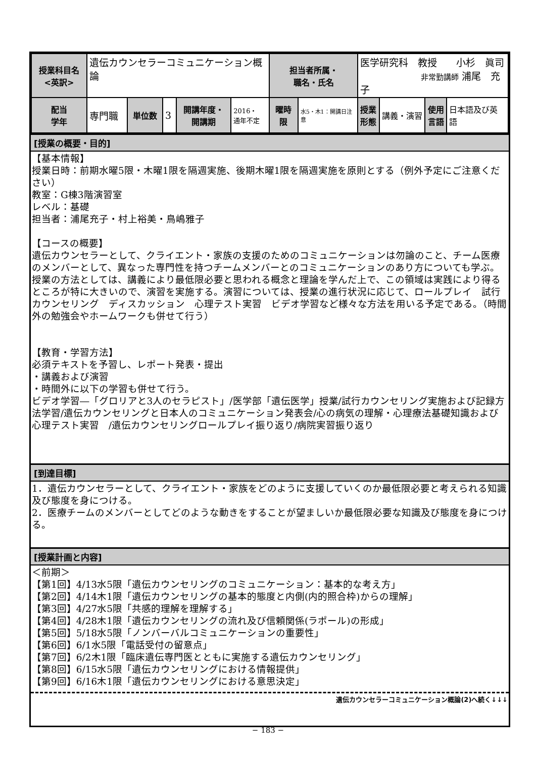| 授業科目名 <英訳> | 遺伝カウンセラーコミュニケーション概論 | | | | | 担当者所属・ 職名・氏名 | | 医学研究科 教授 小杉 眞司 非常勤講師 浦尾 充子 | | | |
| 配当 学年 | 専門職 | 単位数 | 3 | 開講年度・ 開講期 | 2016・ 通年不定 | 曜時限 | 水5・木1：開講日注意 | 授業 形態 | 講義・演習 | 使用 言語 | 日本語及び英語 |
[授業の概要・目的]
【基本情報】
授業日時：前期水曜5限・木曜1限を隔週実施、後期木曜1限を隔週実施を原則とする（例外予定にご注意ください）
教室：G棟3階演習室
レベル：基礎
担当者：浦尾充子・村上裕美・鳥嶋雅子
【コースの概要】
遺伝カウンセラーとして、クライエント・家族の支援のためのコミュニケーションは勿論のこと、チーム医療のメンバーとして、異なった専門性を持つチームメンバーとのコミュニケーションのあり方についても学ぶ。授業の方法としては、講義により最低限必要と思われる概念と理論を学んだ上で、この領域は実践により得るところが特に大きいので、演習を実施する。演習については、授業の進行状況に応じて、ロールプレイ　試行カウンセリング　ディスカッション　心理テスト実習　ビデオ学習など様々な方法を用いる予定である。（時間外の勉強会やホームワークも併せて行う）
【教育・学習方法】
必須テキストを予習し、レポート発表・提出
・講義および演習
・時間外に以下の学習も併せて行う。
ビデオ学習―「グロリアと3人のセラピスト」/医学部「遺伝医学」授業/試行カウンセリング実施および記録方法学習/遺伝カウンセリングと日本人のコミュニケーション発表会/心の病気の理解・心理療法基礎知識および心理テスト実習　/遺伝カウンセリングロールプレイ振り返り/病院実習振り返り
[到達目標]
1．遺伝カウンセラーとして、クライエント・家族をどのように支援していくのか最低限必要と考えられる知識及び態度を身につける。
2．医療チームのメンバーとしてどのような動きをすることが望ましいか最低限必要な知識及び態度を身につける。
[授業計画と内容]
＜前期＞
【第1回】4/13水5限「遺伝カウンセリングのコミュニケーション：基本的な考え方」
【第2回】4/14木1限「遺伝カウンセリングの基本的態度と内側(内的照合枠)からの理解」
【第3回】4/27水5限「共感的理解を理解する」
【第4回】4/28木1限「遺伝カウンセリングの流れ及び信頼関係(ラポール)の形成」
【第5回】5/18水5限「ノンバーバルコミュニケーションの重要性」
【第6回】6/1水5限「電話受付の留意点」
【第7回】6/2木1限「臨床遺伝専門医とともに実施する遺伝カウンセリング」
【第8回】6/15水5限「遺伝カウンセリングにおける情報提供」
【第9回】6/16木1限「遺伝カウンセリングにおける意思決定」
遺伝カウンセラーコミュニケーション概論(2)へ続く↓↓↓
− 183 −